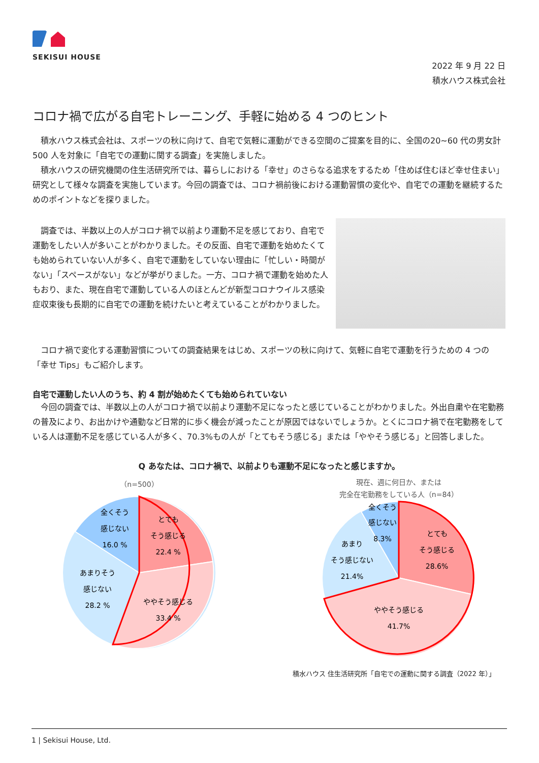SEKISUI HOUSE
2022 年 9 月 22 日
積水ハウス株式会社
コロナ禍で広がる自宅トレーニング、手軽に始める 4 つのヒント
　積水ハウス株式会社は、スポーツの秋に向けて、自宅で気軽に運動ができる空間のご提案を目的に、全国の20~60 代の男女計 500 人を対象に「自宅での運動に関する調査」を実施しました。
　積水ハウスの研究機関の住生活研究所では、暮らしにおける「幸せ」のさらなる追求をするため「住めば住むほど幸せ住まい」研究として様々な調査を実施しています。今回の調査では、コロナ禍前後における運動習慣の変化や、自宅での運動を継続するためのポイントなどを探りました。
　調査では、半数以上の人がコロナ禍で以前より運動不足を感じており、自宅で運動をしたい人が多いことがわかりました。その反面、自宅で運動を始めたくても始められていない人が多く、自宅で運動をしていない理由に「忙しい・時間がない」「スペースがない」などが挙がりました。一方、コロナ禍で運動を始めた人もおり、また、現在自宅で運動している人のほとんどが新型コロナウイルス感染症収束後も長期的に自宅での運動を続けたいと考えていることがわかりました。
　コロナ禍で変化する運動習慣についての調査結果をはじめ、スポーツの秋に向けて、気軽に自宅で運動を行うための 4 つの「幸せ Tips」もご紹介します。
自宅で運動したい人のうち、約 4 割が始めたくても始められていない
　今回の調査では、半数以上の人がコロナ禍で以前より運動不足になったと感じていることがわかりました。外出自粛や在宅勤務の普及により、お出かけや通勤など日常的に歩く機会が減ったことが原因ではないでしょうか。とくにコロナ禍で在宅勤務をしている人は運動不足を感じている人が多く、70.3%もの人が「とてもそう感じる」または「ややそう感じる」と回答しました。
Q あなたは、コロナ禍で、以前よりも運動不足になったと感じますか。
（n=500）
とても
そう感じる
22.4 %
ややそう感じる
33.4 %
あまりそう
感じない
28.2 %
全くそう
感じない
16.0 %
現在、週に何日か、または
完全在宅勤務をしている人（n=84）
とても
そう感じる
28.6%
ややそう感じる
41.7%
あまり
そう感じない
21.4%
全くそう
感じない
8.3%
積水ハウス 住生活研究所「自宅での運動に関する調査（2022 年）」
1 | Sekisui House, Ltd.